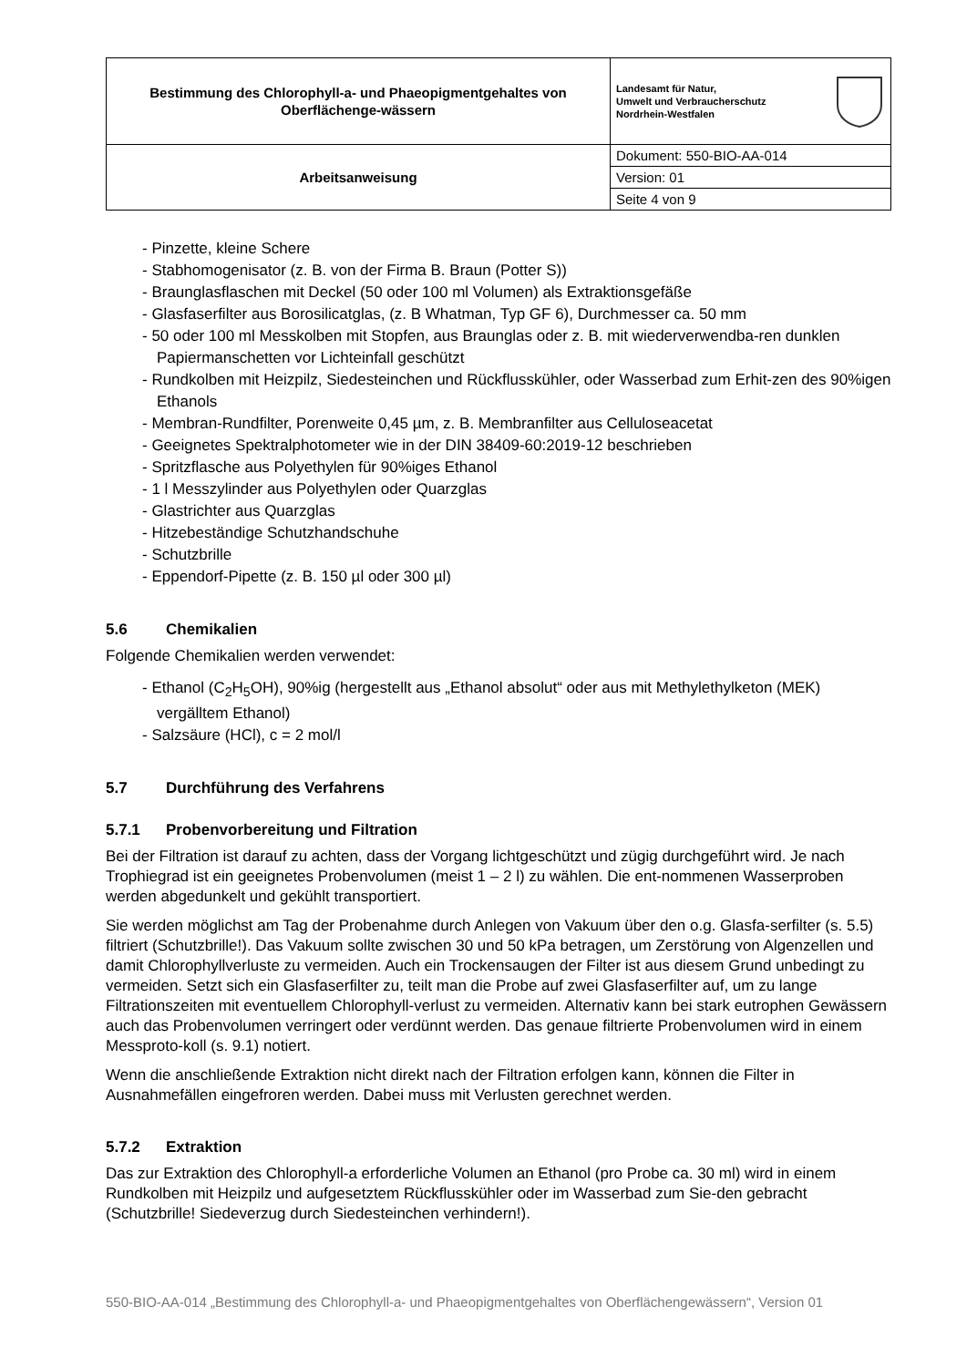| Bestimmung des Chlorophyll-a- und Phaeopigmentgehaltes von Oberflächenge-wässern | Landesamt für Natur, Umwelt und Verbraucherschutz Nordrhein-Westfalen |
| Arbeitsanweisung | Dokument: 550-BIO-AA-014 |
| | Version: 01 |
| | Seite 4 von 9 |
- Pinzette, kleine Schere
- Stabhomogenisator (z. B. von der Firma B. Braun (Potter S))
- Braunglasflaschen mit Deckel (50 oder 100 ml Volumen) als Extraktionsgefäße
- Glasfaserfilter aus Borosilicatglas, (z. B Whatman, Typ GF 6), Durchmesser ca. 50 mm
- 50 oder 100 ml Messkolben mit Stopfen, aus Braunglas oder z. B. mit wiederverwendba-ren dunklen Papiermanschetten vor Lichteinfall geschützt
- Rundkolben mit Heizpilz, Siedesteinchen und Rückflusskühler, oder Wasserbad zum Erhit-zen des 90%igen Ethanols
- Membran-Rundfilter, Porenweite 0,45 µm, z. B. Membranfilter aus Celluloseacetat
- Geeignetes Spektralphotometer wie in der DIN 38409-60:2019-12 beschrieben
- Spritzflasche aus Polyethylen für 90%iges Ethanol
- 1 l Messzylinder aus Polyethylen oder Quarzglas
- Glastrichter aus Quarzglas
- Hitzebeständige Schutzhandschuhe
- Schutzbrille
- Eppendorf-Pipette (z. B. 150 µl oder 300 µl)
5.6 Chemikalien
Folgende Chemikalien werden verwendet:
- Ethanol (C<sub>2</sub>H<sub>5</sub>OH), 90%ig (hergestellt aus „Ethanol absolut“ oder aus mit Methylethylketon (MEK) vergälltem Ethanol)
- Salzsäure (HCl), c = 2 mol/l
5.7 Durchführung des Verfahrens
5.7.1 Probenvorbereitung und Filtration
Bei der Filtration ist darauf zu achten, dass der Vorgang lichtgeschützt und zügig durchgeführt wird. Je nach Trophiegrad ist ein geeignetes Probenvolumen (meist 1 – 2 l) zu wählen. Die ent-nommenen Wasserproben werden abgedunkelt und gekühlt transportiert.
Sie werden möglichst am Tag der Probenahme durch Anlegen von Vakuum über den o.g. Glasfa-serfilter (s. 5.5) filtriert (Schutzbrille!). Das Vakuum sollte zwischen 30 und 50 kPa betragen, um Zerstörung von Algenzellen und damit Chlorophyllverluste zu vermeiden. Auch ein Trockensaugen der Filter ist aus diesem Grund unbedingt zu vermeiden. Setzt sich ein Glasfaserfilter zu, teilt man die Probe auf zwei Glasfaserfilter auf, um zu lange Filtrationszeiten mit eventuellem Chlorophyll-verlust zu vermeiden. Alternativ kann bei stark eutrophen Gewässern auch das Probenvolumen verringert oder verdünnt werden. Das genaue filtrierte Probenvolumen wird in einem Messproto-koll (s. 9.1) notiert.
Wenn die anschließende Extraktion nicht direkt nach der Filtration erfolgen kann, können die Filter in Ausnahmefällen eingefroren werden. Dabei muss mit Verlusten gerechnet werden.
5.7.2 Extraktion
Das zur Extraktion des Chlorophyll-a erforderliche Volumen an Ethanol (pro Probe ca. 30 ml) wird in einem Rundkolben mit Heizpilz und aufgesetztem Rückflusskühler oder im Wasserbad zum Sie-den gebracht (Schutzbrille! Siedeverzug durch Siedesteinchen verhindern!).
550-BIO-AA-014 „Bestimmung des Chlorophyll-a- und Phaeopigmentgehaltes von Oberflächengewässern“, Version 01